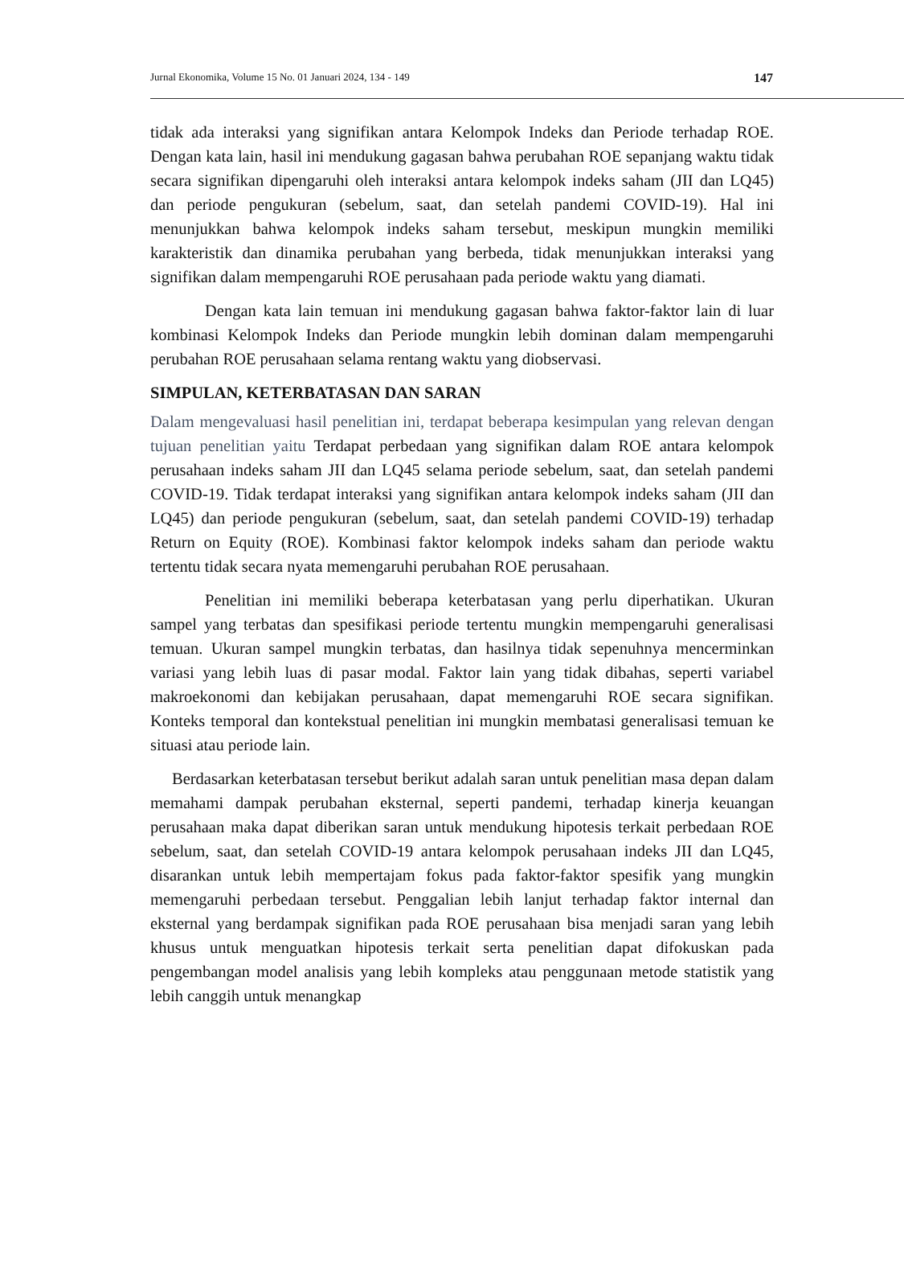Jurnal Ekonomika, Volume 15 No. 01 Januari 2024, 134 - 149 147
tidak ada interaksi yang signifikan antara Kelompok Indeks dan Periode terhadap ROE. Dengan kata lain, hasil ini mendukung gagasan bahwa perubahan ROE sepanjang waktu tidak secara signifikan dipengaruhi oleh interaksi antara kelompok indeks saham (JII dan LQ45) dan periode pengukuran (sebelum, saat, dan setelah pandemi COVID-19). Hal ini menunjukkan bahwa kelompok indeks saham tersebut, meskipun mungkin memiliki karakteristik dan dinamika perubahan yang berbeda, tidak menunjukkan interaksi yang signifikan dalam mempengaruhi ROE perusahaan pada periode waktu yang diamati.
Dengan kata lain temuan ini mendukung gagasan bahwa faktor-faktor lain di luar kombinasi Kelompok Indeks dan Periode mungkin lebih dominan dalam mempengaruhi perubahan ROE perusahaan selama rentang waktu yang diobservasi.
SIMPULAN, KETERBATASAN DAN SARAN
Dalam mengevaluasi hasil penelitian ini, terdapat beberapa kesimpulan yang relevan dengan tujuan penelitian yaitu Terdapat perbedaan yang signifikan dalam ROE antara kelompok perusahaan indeks saham JII dan LQ45 selama periode sebelum, saat, dan setelah pandemi COVID-19. Tidak terdapat interaksi yang signifikan antara kelompok indeks saham (JII dan LQ45) dan periode pengukuran (sebelum, saat, dan setelah pandemi COVID-19) terhadap Return on Equity (ROE). Kombinasi faktor kelompok indeks saham dan periode waktu tertentu tidak secara nyata memengaruhi perubahan ROE perusahaan.
Penelitian ini memiliki beberapa keterbatasan yang perlu diperhatikan. Ukuran sampel yang terbatas dan spesifikasi periode tertentu mungkin mempengaruhi generalisasi temuan. Ukuran sampel mungkin terbatas, dan hasilnya tidak sepenuhnya mencerminkan variasi yang lebih luas di pasar modal. Faktor lain yang tidak dibahas, seperti variabel makroekonomi dan kebijakan perusahaan, dapat memengaruhi ROE secara signifikan. Konteks temporal dan kontekstual penelitian ini mungkin membatasi generalisasi temuan ke situasi atau periode lain.
Berdasarkan keterbatasan tersebut berikut adalah saran untuk penelitian masa depan dalam memahami dampak perubahan eksternal, seperti pandemi, terhadap kinerja keuangan perusahaan maka dapat diberikan saran untuk mendukung hipotesis terkait perbedaan ROE sebelum, saat, dan setelah COVID-19 antara kelompok perusahaan indeks JII dan LQ45, disarankan untuk lebih mempertajam fokus pada faktor-faktor spesifik yang mungkin memengaruhi perbedaan tersebut. Penggalian lebih lanjut terhadap faktor internal dan eksternal yang berdampak signifikan pada ROE perusahaan bisa menjadi saran yang lebih khusus untuk menguatkan hipotesis terkait serta penelitian dapat difokuskan pada pengembangan model analisis yang lebih kompleks atau penggunaan metode statistik yang lebih canggih untuk menangkap